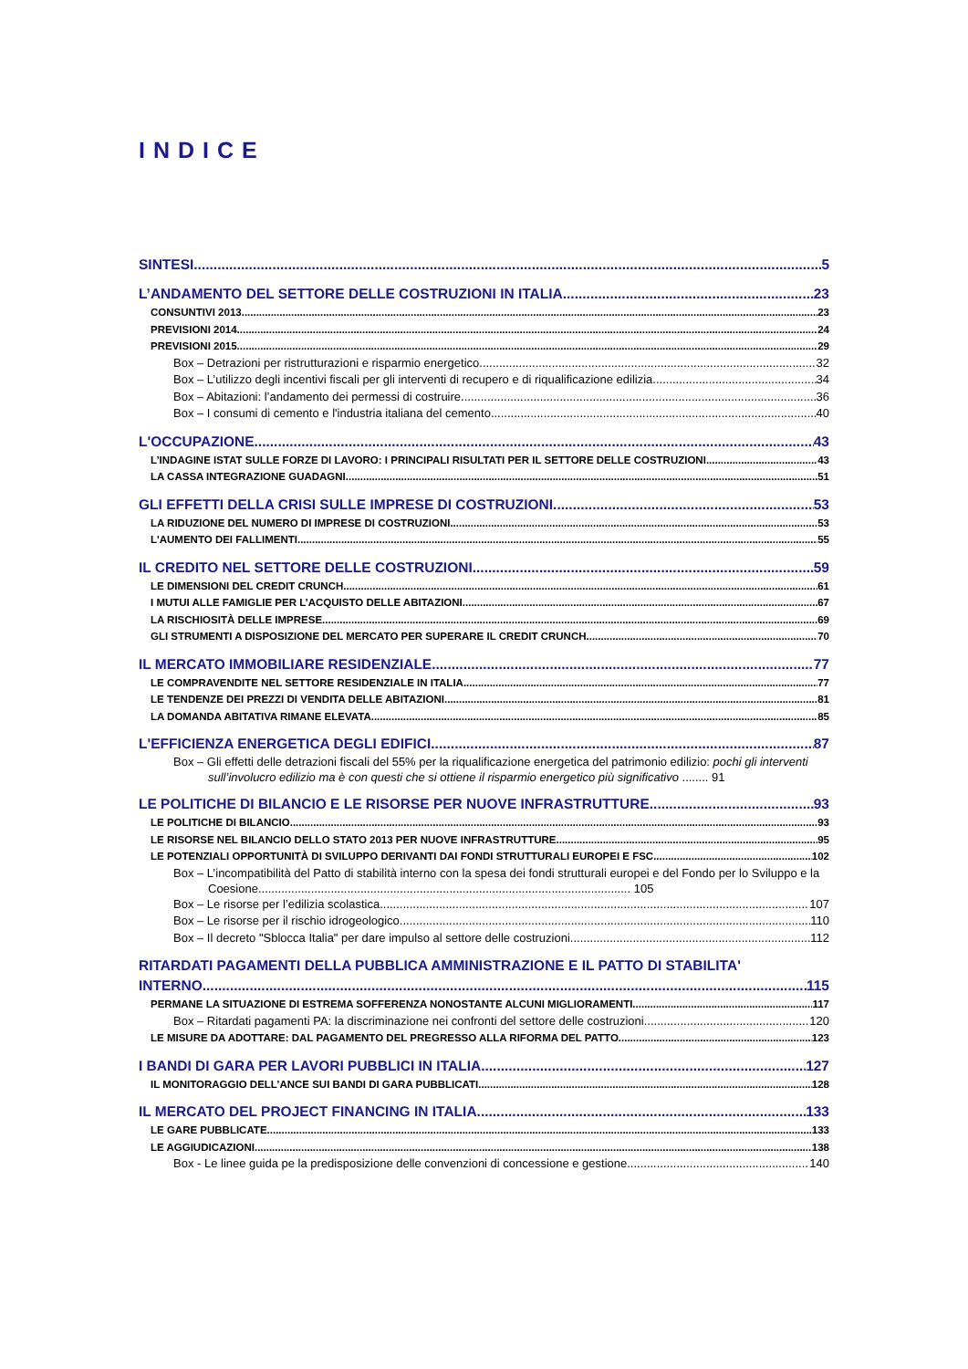INDICE
SINTESI 5
L’ANDAMENTO DEL SETTORE DELLE COSTRUZIONI IN ITALIA 23
CONSUNTIVI 2013 23
PREVISIONI 2014 24
PREVISIONI 2015 29
Box – Detrazioni per ristrutturazioni e risparmio energetico 32
Box – L’utilizzo degli incentivi fiscali per gli interventi di recupero e di riqualificazione edilizia 34
Box – Abitazioni: l’andamento dei permessi di costruire 36
Box – I consumi di cemento e l'industria italiana del cemento 40
L'OCCUPAZIONE 43
L’INDAGINE ISTAT SULLE FORZE DI LAVORO: I PRINCIPALI RISULTATI PER IL SETTORE DELLE COSTRUZIONI 43
LA CASSA INTEGRAZIONE GUADAGNI 51
GLI EFFETTI DELLA CRISI SULLE IMPRESE DI COSTRUZIONI 53
LA RIDUZIONE DEL NUMERO DI IMPRESE DI COSTRUZIONI 53
L'AUMENTO DEI FALLIMENTI 55
IL CREDITO NEL SETTORE DELLE COSTRUZIONI 59
LE DIMENSIONI DEL CREDIT CRUNCH 61
I MUTUI ALLE FAMIGLIE PER L’ACQUISTO DELLE ABITAZIONI 67
LA RISCHIOSITÀ DELLE IMPRESE 69
GLI STRUMENTI A DISPOSIZIONE DEL MERCATO PER SUPERARE IL CREDIT CRUNCH 70
IL MERCATO IMMOBILIARE RESIDENZIALE 77
LE COMPRAVENDITE NEL SETTORE RESIDENZIALE IN ITALIA 77
LE TENDENZE DEI PREZZI DI VENDITA DELLE ABITAZIONI 81
LA DOMANDA ABITATIVA RIMANE ELEVATA 85
L'EFFICIENZA ENERGETICA DEGLI EDIFICI 87
Box – Gli effetti delle detrazioni fiscali del 55% per la riqualificazione energetica del patrimonio edilizio: pochi gli interventi sull’involucro edilizio ma è con questi che si ottiene il risparmio energetico più significativo ........ 91
LE POLITICHE DI BILANCIO E LE RISORSE PER NUOVE INFRASTRUTTURE 93
LE POLITICHE DI BILANCIO 93
LE RISORSE NEL BILANCIO DELLO STATO 2013 PER NUOVE INFRASTRUTTURE 95
LE POTENZIALI OPPORTUNITÀ DI SVILUPPO DERIVANTI DAI FONDI STRUTTURALI EUROPEI E FSC 102
Box – L’incompatibilità del Patto di stabilità interno con la spesa dei fondi strutturali europei e del Fondo per lo Sviluppo e la Coesione................................................................................................................. 105
Box – Le risorse per l’edilizia scolastica 107
Box – Le risorse per il rischio idrogeologico 110
Box – Il decreto "Sblocca Italia" per dare impulso al settore delle costruzioni 112
RITARDATI PAGAMENTI DELLA PUBBLICA AMMINISTRAZIONE E IL PATTO DI STABILITA'
INTERNO 115
PERMANE LA SITUAZIONE DI ESTREMA SOFFERENZA NONOSTANTE ALCUNI MIGLIORAMENTI 117
Box – Ritardati pagamenti PA: la discriminazione nei confronti del settore delle costruzioni 120
LE MISURE DA ADOTTARE: DAL PAGAMENTO DEL PREGRESSO ALLA RIFORMA DEL PATTO 123
I BANDI DI GARA PER LAVORI PUBBLICI IN ITALIA 127
IL MONITORAGGIO DELL’ANCE SUI BANDI DI GARA PUBBLICATI 128
IL MERCATO DEL PROJECT FINANCING IN ITALIA 133
LE GARE PUBBLICATE 133
LE AGGIUDICAZIONI 138
Box - Le linee guida pe la predisposizione delle convenzioni di concessione e gestione 140